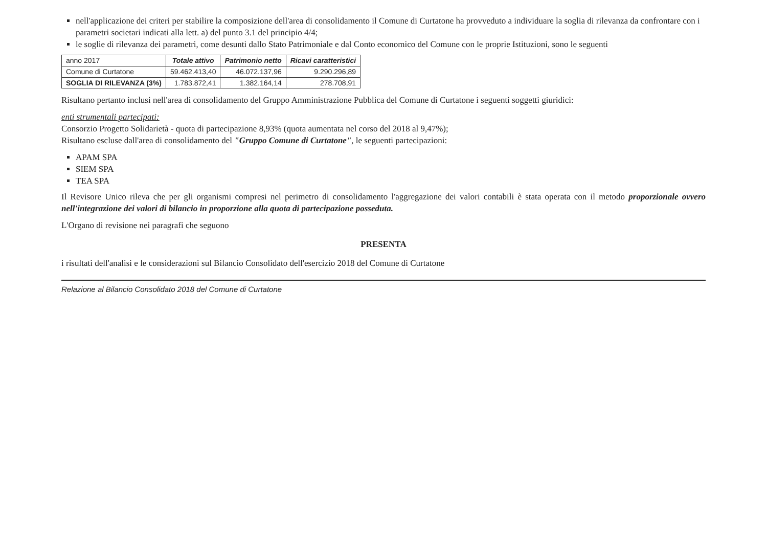nell'applicazione dei criteri per stabilire la composizione dell'area di consolidamento il Comune di Curtatone ha provveduto a individuare la soglia di rilevanza da confrontare con i parametri societari indicati alla lett. a) del punto 3.1 del principio 4/4;
le soglie di rilevanza dei parametri, come desunti dallo Stato Patrimoniale e dal Conto economico del Comune con le proprie Istituzioni, sono le seguenti
| anno 2017 | Totale attivo | Patrimonio netto | Ricavi caratteristici |
| Comune di Curtatone | 59.462.413,40 | 46.072.137,96 | 9.290.296,89 |
| SOGLIA DI RILEVANZA (3%) | 1.783.872,41 | 1.382.164,14 | 278.708,91 |
Risultano pertanto inclusi nell'area di consolidamento del Gruppo Amministrazione Pubblica del Comune di Curtatone i seguenti soggetti giuridici:
enti strumentali partecipati:
Consorzio Progetto Solidarietà - quota di partecipazione 8,93% (quota aumentata nel corso del 2018 al 9,47%);
Risultano escluse dall'area di consolidamento del "Gruppo Comune di Curtatone", le seguenti partecipazioni:
APAM SPA
SIEM SPA
TEA SPA
Il Revisore Unico rileva che per gli organismi compresi nel perimetro di consolidamento l'aggregazione dei valori contabili è stata operata con il metodo proporzionale ovvero nell'integrazione dei valori di bilancio in proporzione alla quota di partecipazione posseduta.
L'Organo di revisione nei paragrafi che seguono
PRESENTA
i risultati dell'analisi e le considerazioni sul Bilancio Consolidato dell'esercizio 2018 del Comune di Curtatone
Relazione al Bilancio Consolidato 2018 del Comune di Curtatone